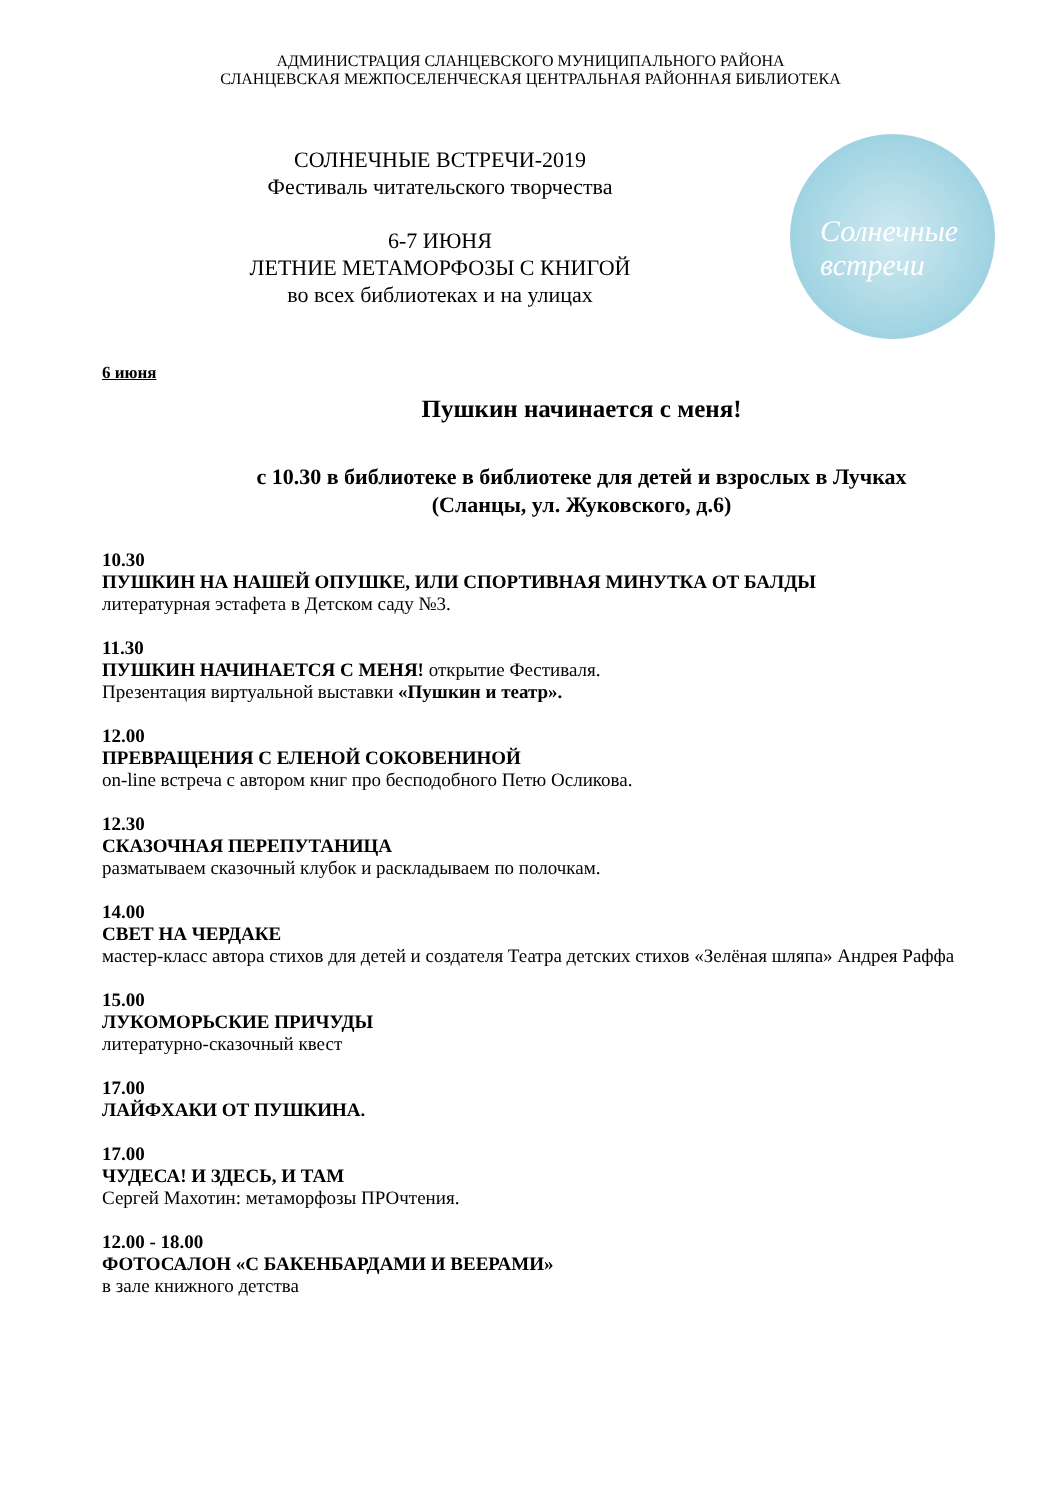АДМИНИСТРАЦИЯ СЛАНЦЕВСКОГО МУНИЦИПАЛЬНОГО РАЙОНА
СЛАНЦЕВСКАЯ МЕЖПОСЕЛЕНЧЕСКАЯ ЦЕНТРАЛЬНАЯ РАЙОННАЯ БИБЛИОТЕКА
СОЛНЕЧНЫЕ ВСТРЕЧИ-2019
Фестиваль читательского творчества
6-7 ИЮНЯ
ЛЕТНИЕ МЕТАМОРФОЗЫ С КНИГОЙ
во всех библиотеках и на улицах
Солнечные
встречи
6 июня
Пушкин начинается с меня!
с 10.30 в библиотеке в библиотеке для детей и взрослых в Лучках
(Сланцы, ул. Жуковского, д.6)
10.30
ПУШКИН НА НАШЕЙ ОПУШКЕ, ИЛИ СПОРТИВНАЯ МИНУТКА ОТ БАЛДЫ
литературная эстафета в Детском саду №3.
11.30
ПУШКИН НАЧИНАЕТСЯ С МЕНЯ! открытие Фестиваля.
Презентация виртуальной выставки «Пушкин и театр».
12.00
ПРЕВРАЩЕНИЯ С ЕЛЕНОЙ СОКОВЕНИНОЙ
on-line встреча с автором книг про бесподобного Петю Осликова.
12.30
СКАЗОЧНАЯ ПЕРЕПУТАНИЦА
разматываем сказочный клубок и раскладываем по полочкам.
14.00
СВЕТ НА ЧЕРДАКЕ
мастер-класс автора стихов для детей и создателя Театра детских стихов «Зелёная шляпа» Андрея Раффа
15.00
ЛУКОМОРЬСКИЕ ПРИЧУДЫ
литературно-сказочный квест
17.00
ЛАЙФХАКИ ОТ ПУШКИНА.
17.00
ЧУДЕСА! И ЗДЕСЬ, И ТАМ
Сергей Махотин: метаморфозы ПРОчтения.
12.00 - 18.00
ФОТОСАЛОН «С БАКЕНБАРДАМИ И ВЕЕРАМИ»
в зале книжного детства